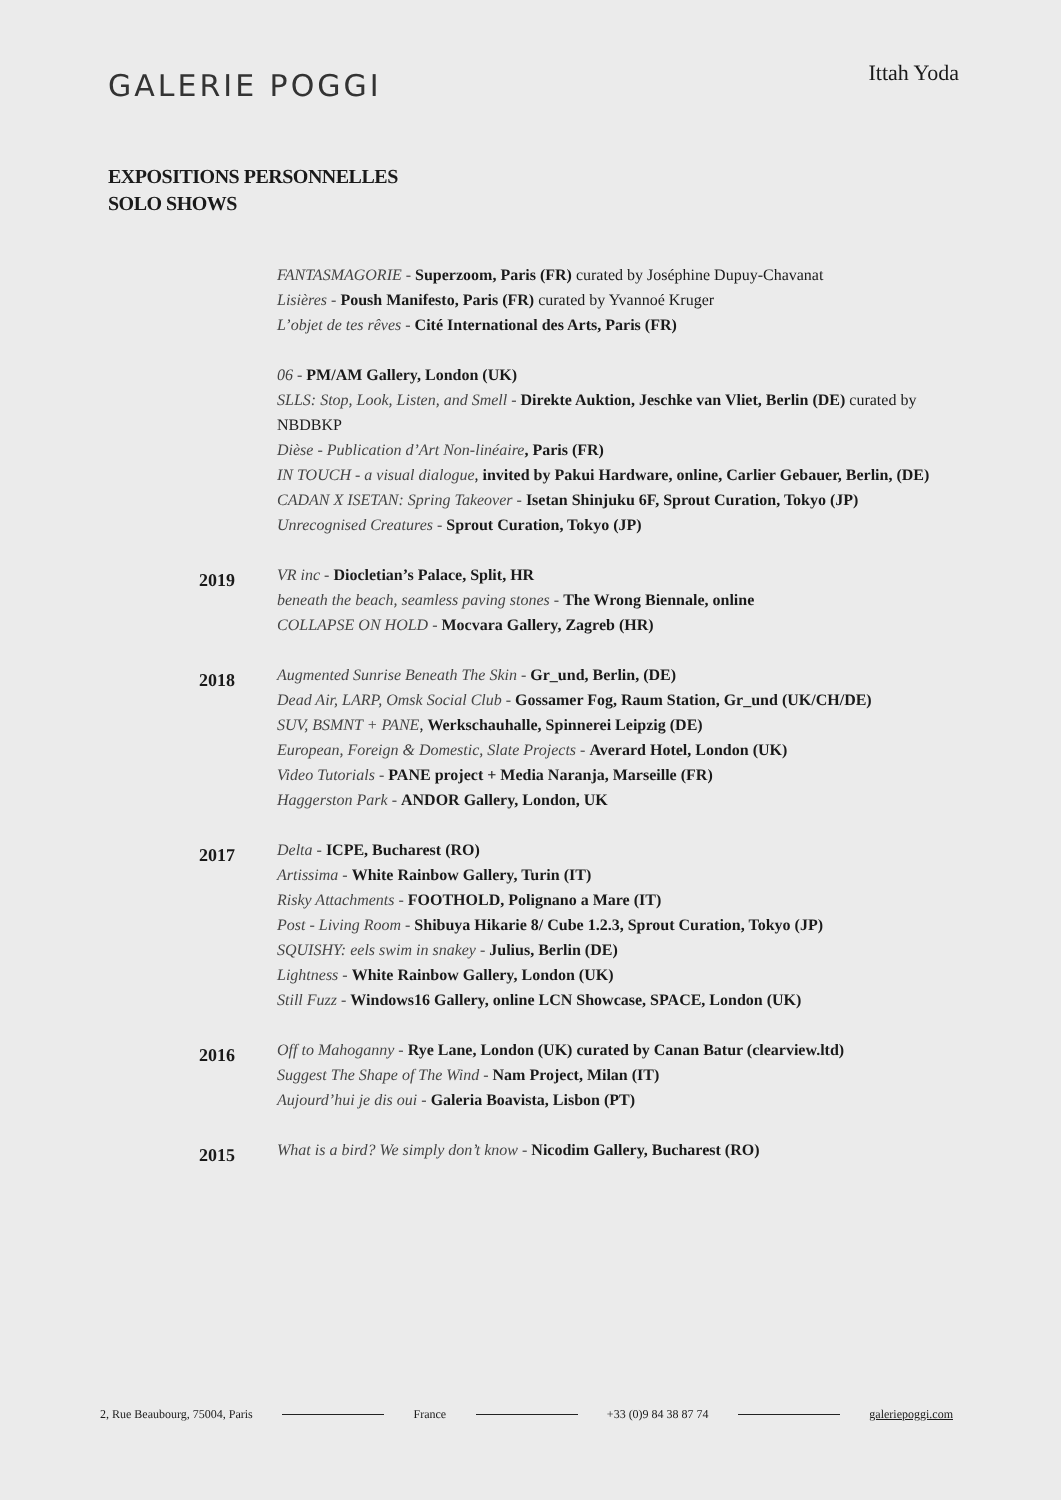GALERIE POGGI
Ittah Yoda
EXPOSITIONS PERSONNELLES
SOLO SHOWS
FANTASMAGORIE - Superzoom, Paris (FR) curated by Joséphine Dupuy-Chavanat
Lisières - Poush Manifesto, Paris (FR) curated by Yvannoé Kruger
L’objet de tes rêves - Cité International des Arts, Paris (FR)
06 - PM/AM Gallery, London (UK)
SLLS: Stop, Look, Listen, and Smell - Direkte Auktion, Jeschke van Vliet, Berlin (DE) curated by NBDBKP
Dièse - Publication d’Art Non-linéaire, Paris (FR)
IN TOUCH - a visual dialogue, invited by Pakui Hardware, online, Carlier Gebauer, Berlin, (DE)
CADAN X ISETAN: Spring Takeover - Isetan Shinjuku 6F, Sprout Curation, Tokyo (JP)
Unrecognised Creatures - Sprout Curation, Tokyo (JP)
2019
VR inc - Diocletian’s Palace, Split, HR
beneath the beach, seamless paving stones - The Wrong Biennale, online
COLLAPSE ON HOLD - Mocvara Gallery, Zagreb (HR)
2018
Augmented Sunrise Beneath The Skin - Gr_und, Berlin, (DE)
Dead Air, LARP, Omsk Social Club - Gossamer Fog, Raum Station, Gr_und (UK/CH/DE)
SUV, BSMNT + PANE, Werkschauhalle, Spinnerei Leipzig (DE)
European, Foreign & Domestic, Slate Projects - Averard Hotel, London (UK)
Video Tutorials - PANE project + Media Naranja, Marseille (FR)
Haggerston Park - ANDOR Gallery, London, UK
2017
Delta - ICPE, Bucharest (RO)
Artissima - White Rainbow Gallery, Turin (IT)
Risky Attachments - FOOTHOLD, Polignano a Mare (IT)
Post - Living Room - Shibuya Hikarie 8/ Cube 1.2.3, Sprout Curation, Tokyo (JP)
SQUISHY: eels swim in snakey - Julius, Berlin (DE)
Lightness - White Rainbow Gallery, London (UK)
Still Fuzz - Windows16 Gallery, online LCN Showcase, SPACE, London (UK)
2016
Off to Mahoganny - Rye Lane, London (UK) curated by Canan Batur (clearview.ltd)
Suggest The Shape of The Wind - Nam Project, Milan (IT)
Aujourd’hui je dis oui - Galeria Boavista, Lisbon (PT)
2015
What is a bird? We simply don’t know - Nicodim Gallery, Bucharest (RO)
2, Rue Beaubourg, 75004, Paris France +33 (0)9 84 38 87 74 galeriepoggi.com